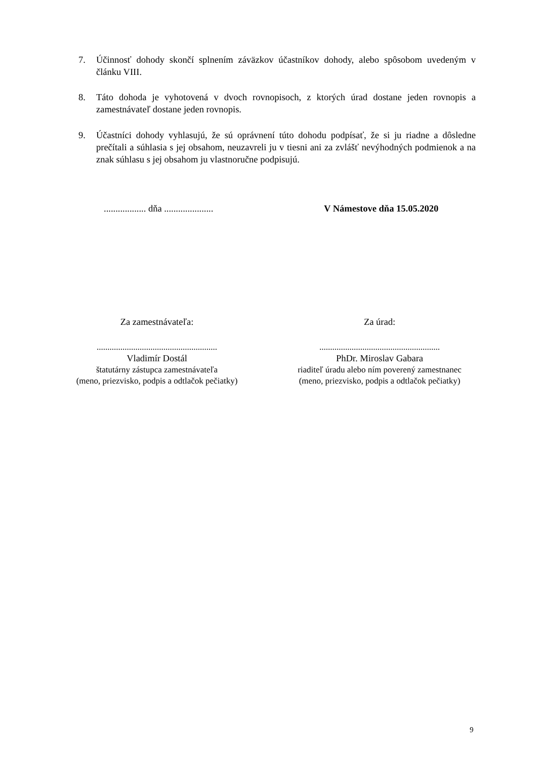7. Účinnosť dohody skončí splnením záväzkov účastníkov dohody, alebo spôsobom uvedeným v článku VIII.
8. Táto dohoda je vyhotovená v dvoch rovnopisoch, z ktorých úrad dostane jeden rovnopis a zamestnávateľ dostane jeden rovnopis.
9. Účastníci dohody vyhlasujú, že sú oprávnení túto dohodu podpísať, že si ju riadne a dôsledne prečítali a súhlasia s jej obsahom, neuzavreli ju v tiesni ani za zvlášť nevýhodných podmienok a na znak súhlasu s jej obsahom ju vlastnoručne podpisujú.
.................. dňa .....................
V Námestove dňa 15.05.2020
Za zamestnávateľa: Za úrad:
........................................................
Vladimír Dostál
štatutárny zástupca zamestnávateľa
(meno, priezvisko, podpis a odtlačok pečiatky)
........................................................
PhDr. Miroslav Gabara
riaditeľ úradu alebo ním poverený zamestnanec
(meno, priezvisko, podpis a odtlačok pečiatky)
9